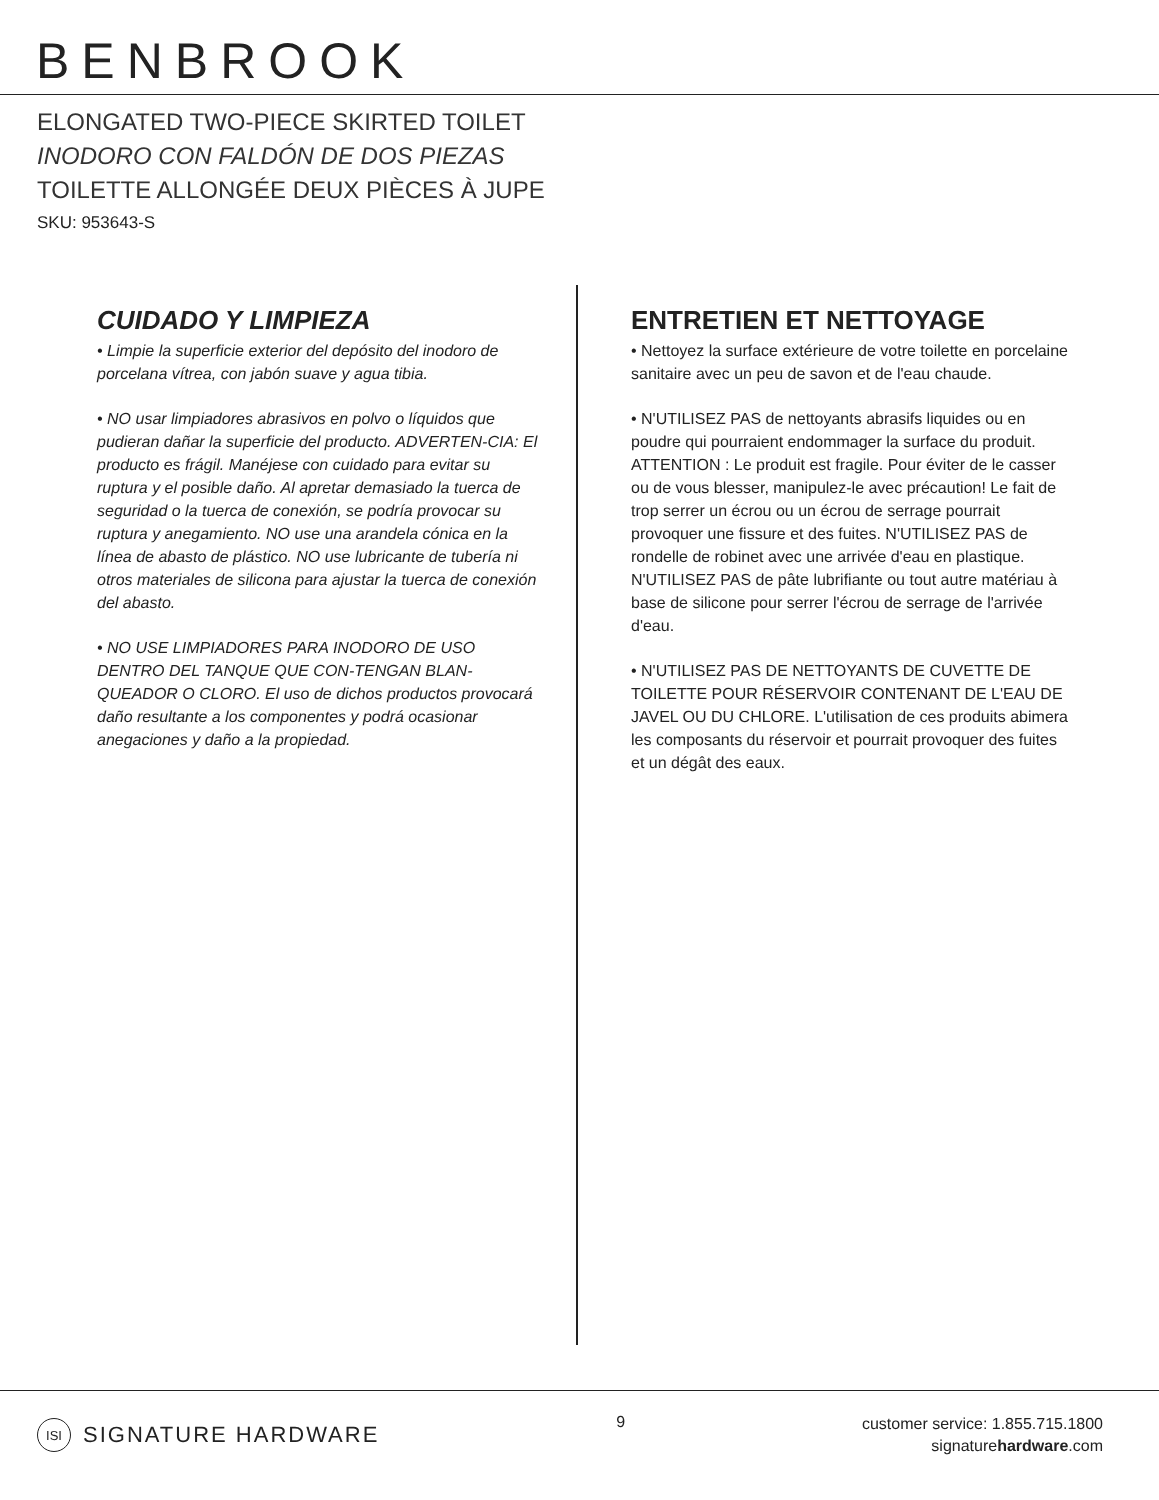BENBROOK
ELONGATED TWO-PIECE SKIRTED TOILET
INODORO CON FALDÓN DE DOS PIEZAS
TOILETTE ALLONGÉE DEUX PIÈCES À JUPE
SKU: 953643-S
CUIDADO Y LIMPIEZA
• Limpie la superficie exterior del depósito del inodoro de porcelana vítrea, con jabón suave y agua tibia.
• NO usar limpiadores abrasivos en polvo o líquidos que pudieran dañar la superficie del producto. ADVERTEN-CIA: El producto es frágil. Manéjese con cuidado para evitar su ruptura y el posible daño. Al apretar demasiado la tuerca de seguridad o la tuerca de conexión, se podría provocar su ruptura y anegamiento. NO use una arandela cónica en la línea de abasto de plástico. NO use lubricante de tubería ni otros materiales de silicona para ajustar la tuerca de conexión del abasto.
• NO USE LIMPIADORES PARA INODORO DE USO DENTRO DEL TANQUE QUE CON-TENGAN BLAN-QUEADOR O CLORO. El uso de dichos productos provocará daño resultante a los componentes y podrá ocasionar anegaciones y daño a la propiedad.
ENTRETIEN ET NETTOYAGE
• Nettoyez la surface extérieure de votre toilette en porcelaine sanitaire avec un peu de savon et de l'eau chaude.
• N'UTILISEZ PAS de nettoyants abrasifs liquides ou en poudre qui pourraient endommager la surface du produit. ATTENTION : Le produit est fragile. Pour éviter de le casser ou de vous blesser, manipulez-le avec précaution! Le fait de trop serrer un écrou ou un écrou de serrage pourrait provoquer une fissure et des fuites. N'UTILISEZ PAS de rondelle de robinet avec une arrivée d'eau en plastique. N'UTILISEZ PAS de pâte lubrifiante ou tout autre matériau à base de silicone pour serrer l'écrou de serrage de l'arrivée d'eau.
• N'UTILISEZ PAS DE NETTOYANTS DE CUVETTE DE TOILETTE POUR RÉSERVOIR CONTENANT DE L'EAU DE JAVEL OU DU CHLORE. L'utilisation de ces produits abimera les composants du réservoir et pourrait provoquer des fuites et un dégât des eaux.
ISI SIGNATURE HARDWARE
9
customer service: 1.855.715.1800
signaturehardware.com